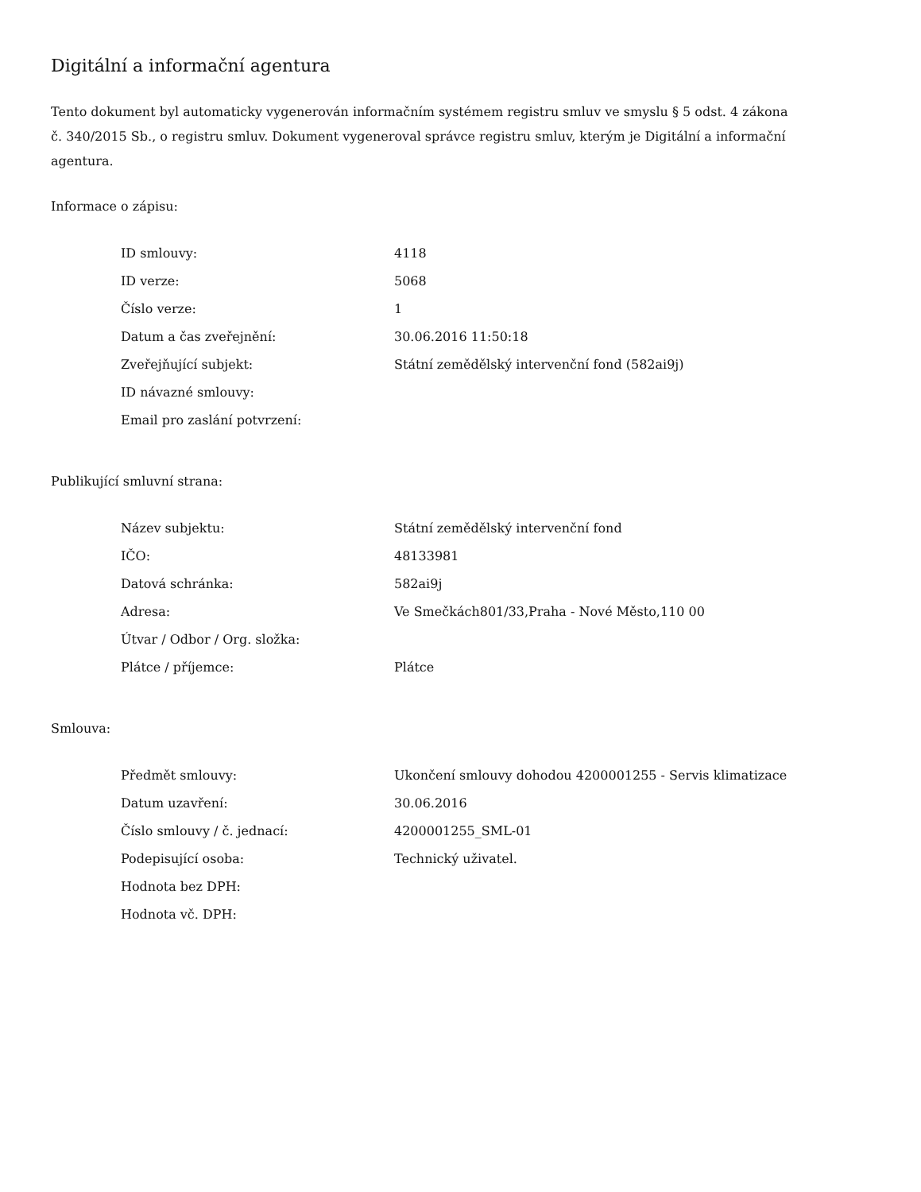Digitální a informační agentura
Tento dokument byl automaticky vygenerován informačním systémem registru smluv ve smyslu § 5 odst. 4 zákona
č. 340/2015 Sb., o registru smluv. Dokument vygeneroval správce registru smluv, kterým je Digitální a informační agentura.
Informace o zápisu:
| ID smlouvy: | 4118 |
| ID verze: | 5068 |
| Číslo verze: | 1 |
| Datum a čas zveřejnění: | 30.06.2016 11:50:18 |
| Zveřejňující subjekt: | Státní zemědělský intervenční fond (582ai9j) |
| ID návazné smlouvy: | |
| Email pro zaslání potvrzení: | |
Publikující smluvní strana:
| Název subjektu: | Státní zemědělský intervenční fond |
| IČO: | 48133981 |
| Datová schránka: | 582ai9j |
| Adresa: | Ve Smečkách801/33,Praha - Nové Město,110 00 |
| Útvar / Odbor / Org. složka: | |
| Plátce / příjemce: | Plátce |
Smlouva:
| Předmět smlouvy: | Ukončení smlouvy dohodou 4200001255 - Servis klimatizace |
| Datum uzavření: | 30.06.2016 |
| Číslo smlouvy / č. jednací: | 4200001255_SML-01 |
| Podepisující osoba: | Technický uživatel. |
| Hodnota bez DPH: | |
| Hodnota vč. DPH: | |